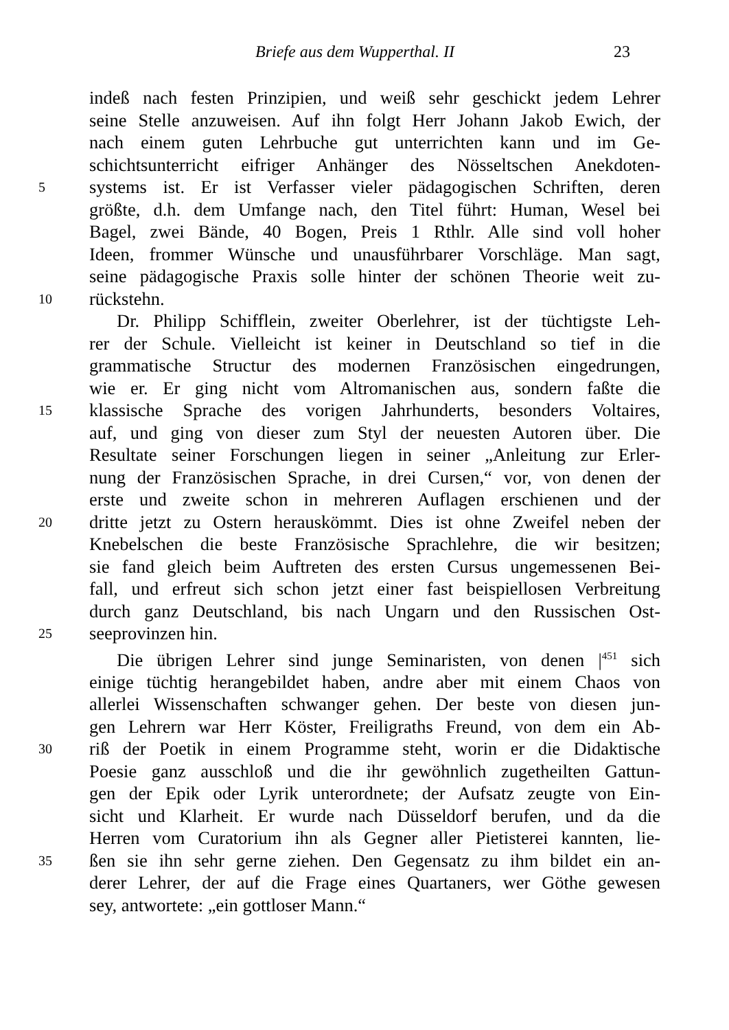Briefe aus dem Wupperthal. II 23
indeß nach festen Prinzipien, und weiß sehr geschickt jedem Lehrer
seine Stelle anzuweisen. Auf ihn folgt Herr Johann Jakob Ewich, der
nach einem guten Lehrbuche gut unterrichten kann und im Ge-
schichtsunterricht eifriger Anhänger des Nösseltschen Anekdoten-
5 systems ist. Er ist Verfasser vieler pädagogischen Schriften, deren
größte, d.h. dem Umfange nach, den Titel führt: Human, Wesel bei
Bagel, zwei Bände, 40 Bogen, Preis 1 Rthlr. Alle sind voll hoher
Ideen, frommer Wünsche und unausführbarer Vorschläge. Man sagt,
seine pädagogische Praxis solle hinter der schönen Theorie weit zu-
10 rückstehn.
Dr. Philipp Schifflein, zweiter Oberlehrer, ist der tüchtigste Leh-
rer der Schule. Vielleicht ist keiner in Deutschland so tief in die
grammatische Structur des modernen Französischen eingedrungen,
wie er. Er ging nicht vom Altromanischen aus, sondern faßte die
15 klassische Sprache des vorigen Jahrhunderts, besonders Voltaires,
auf, und ging von dieser zum Styl der neuesten Autoren über. Die
Resultate seiner Forschungen liegen in seiner „Anleitung zur Erler-
nung der Französischen Sprache, in drei Cursen,“ vor, von denen der
erste und zweite schon in mehreren Auflagen erschienen und der
20 dritte jetzt zu Ostern herauskömmt. Dies ist ohne Zweifel neben der
Knebelschen die beste Französische Sprachlehre, die wir besitzen;
sie fand gleich beim Auftreten des ersten Cursus ungemessenen Bei-
fall, und erfreut sich schon jetzt einer fast beispiellosen Verbreitung
durch ganz Deutschland, bis nach Ungarn und den Russischen Ost-
25 seeprovinzen hin.
Die übrigen Lehrer sind junge Seminaristen, von denen |<sup>451</sup> sich
einige tüchtig herangebildet haben, andre aber mit einem Chaos von
allerlei Wissenschaften schwanger gehen. Der beste von diesen jun-
gen Lehrern war Herr Köster, Freiligraths Freund, von dem ein Ab-
30 riß der Poetik in einem Programme steht, worin er die Didaktische
Poesie ganz ausschloß und die ihr gewöhnlich zugetheilten Gattun-
gen der Epik oder Lyrik unterordnete; der Aufsatz zeugte von Ein-
sicht und Klarheit. Er wurde nach Düsseldorf berufen, und da die
Herren vom Curatorium ihn als Gegner aller Pietisterei kannten, lie-
35 ßen sie ihn sehr gerne ziehen. Den Gegensatz zu ihm bildet ein an-
derer Lehrer, der auf die Frage eines Quartaners, wer Göthe gewesen
sey, antwortete: „ein gottloser Mann.“